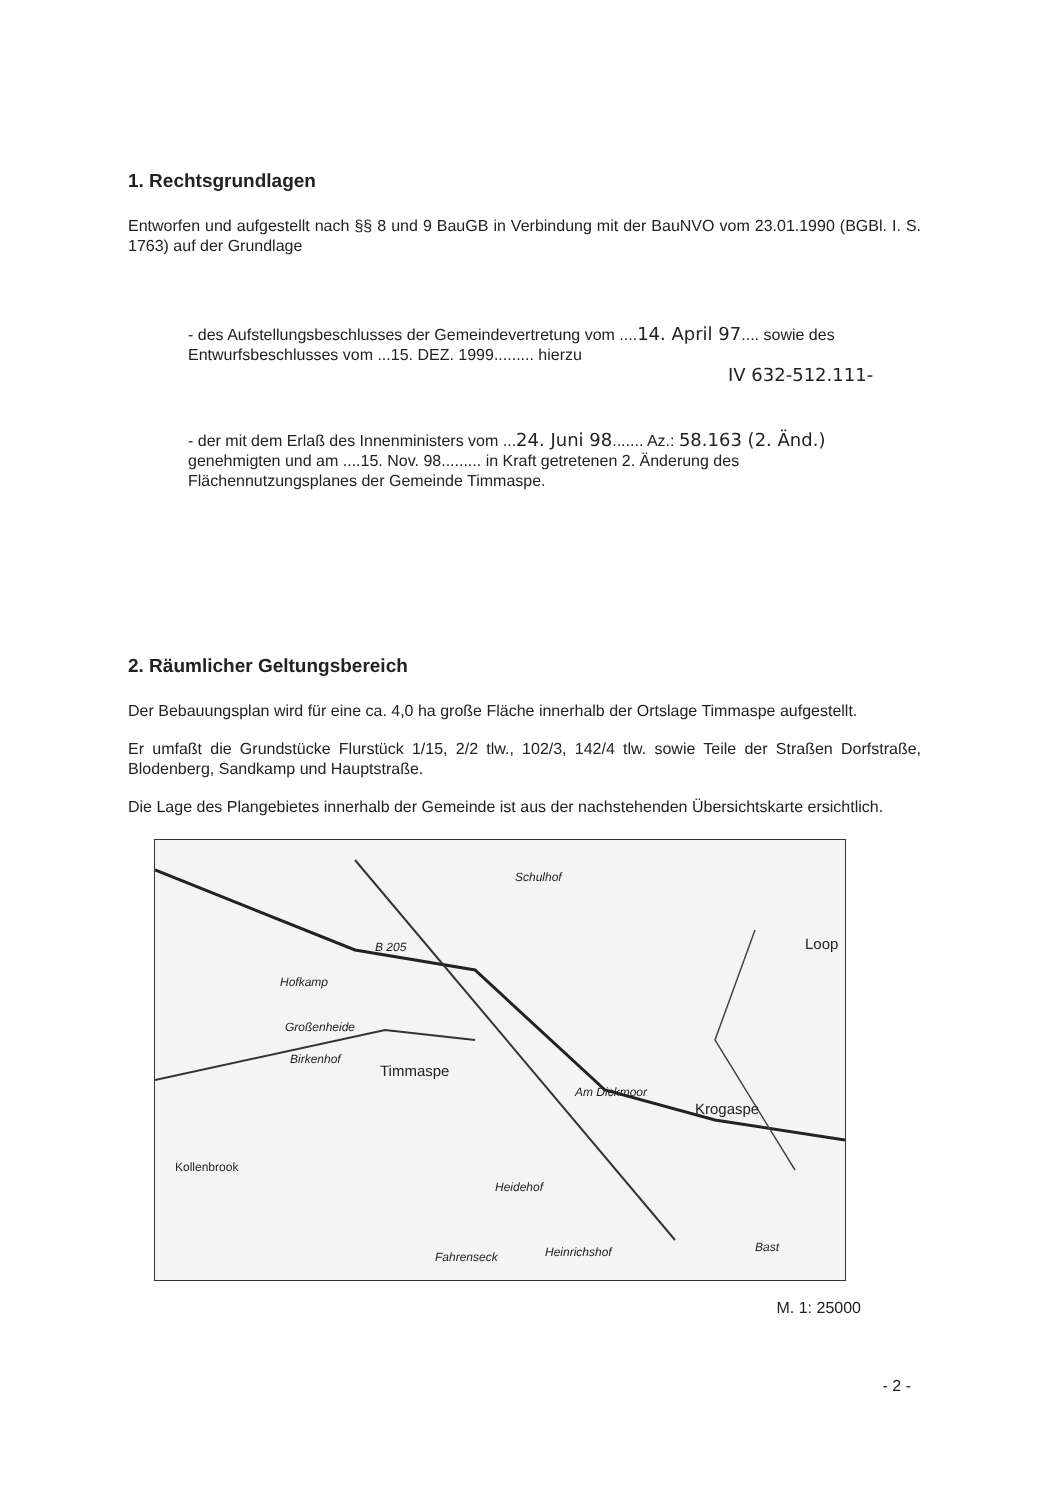1. Rechtsgrundlagen
Entworfen und aufgestellt nach §§ 8 und 9 BauGB in Verbindung mit der BauNVO vom 23.01.1990 (BGBl. I. S. 1763) auf der Grundlage
- des Aufstellungsbeschlusses der Gemeindevertretung vom ....14. April 97.... sowie des
Entwurfsbeschlusses vom ...15. DEZ. 1999......... hierzu
IV 632-512.111-
- der mit dem Erlaß des Innenministers vom ...24. Juni 98....... Az.: 58.163 (2. Änd.)
genehmigten und am ....15. Nov. 98......... in Kraft getretenen 2. Änderung des
Flächennutzungsplanes der Gemeinde Timmaspe.
2. Räumlicher Geltungsbereich
Der Bebauungsplan wird für eine ca. 4,0 ha große Fläche innerhalb der Ortslage Timmaspe aufgestellt.
Er umfaßt die Grundstücke Flurstück 1/15, 2/2 tlw., 102/3, 142/4 tlw. sowie Teile der Straßen Dorfstraße, Blodenberg, Sandkamp und Hauptstraße.
Die Lage des Plangebietes innerhalb der Gemeinde ist aus der nachstehenden Übersichtskarte ersichtlich.
B 205
Hofkamp
Großenheide
Birkenhof
Timmaspe
Krogaspe
Loop
Schulhof
Am Dickmoor
Kollenbrook
Heidehof
Heinrichshof Fahrenseck
Bast
M. 1: 25000
- 2 -